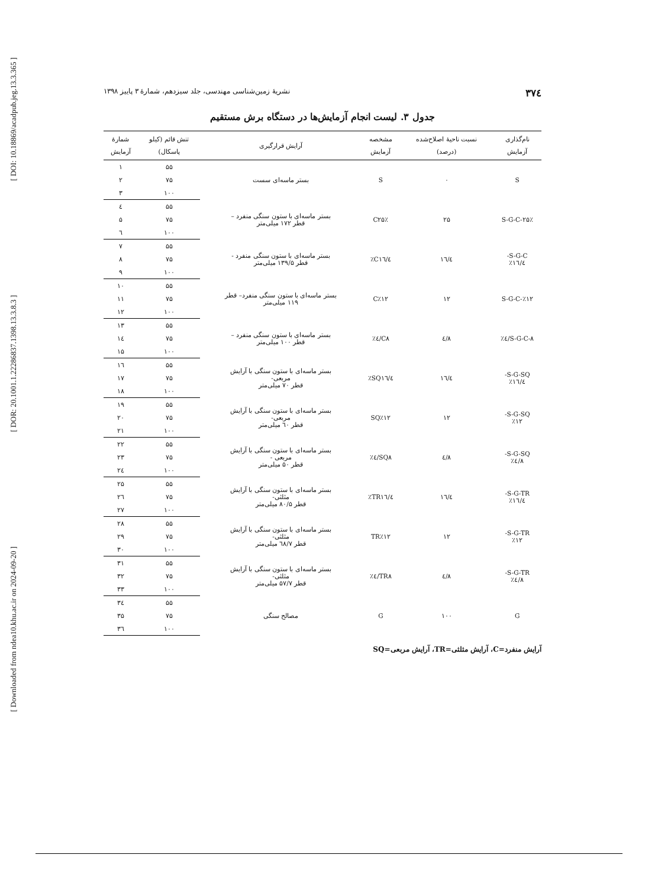[ DOI: 10.18869/acadpub.jeg.13.3.365 ]
[ DOR: 20.1001.1.22286837.1398.13.3.8.3 ]
[ Downloaded from ndea10.khu.ac.ir on 2024-09-20 ]
۳۷٤ نشریهٔ زمین‌شناسی مهندسی، جلد سیزدهم، شمارهٔ ۳ پاییز ۱۳۹۸
جدول ۳. لیست انجام آزمایش‌ها در دستگاه برش مستقیم
| نام‌گذاری آزمایش | نسبت ناحیهٔ اصلاح‌شده (درصد) | مشخصه آزمایش | آرایش قرارگیری | تنش قائم (کیلو پاسکال) | شمارهٔ آزمایش |
| --- | --- | --- | --- | --- | --- |
| S | ۰ | S | بستر ماسه‌ای سست | ۵۵ | ۱ |
| | | | | ۷۵ | ۲ |
| | | | | ۱۰۰ | ۳ |
| S-G-C-۲۵٪ | ۲۵ | C۲۵٪ | بستر ماسه‌ای با ستون سنگی منفرد – قطر ۱۷۲ میلی‌متر | ۵۵ | ٤ |
| | | | | ۷۵ | ۵ |
| | | | | ۱۰۰ | ٦ |
| S-G-C- ۱٦/٤٪ | ۱٦/٤ | C۱٦/٤٪ | بستر ماسه‌ای با ستون سنگی منفرد - قطر ۱۳۹/۵ میلی‌متر | ۵۵ | ۷ |
| | | | | ۷۵ | ۸ |
| | | | | ۱۰۰ | ۹ |
| S-G-C-٪۱۲ | ۱۲ | C٪۱۲ | بستر ماسه‌ای با ستون سنگی منفرد– قطر ۱۱۹ میلی‌متر | ۵۵ | ۱۰ |
| | | | | ۷۵ | ۱۱ |
| | | | | ۱۰۰ | ۱۲ |
| S-G-C-۸/٤٪ | ۸/٤ | C۸/٤٪ | بستر ماسه‌ای با ستون سنگی منفرد – قطر ۱۰۰ میلی‌متر | ۵۵ | ۱۳ |
| | | | | ۷۵ | ۱٤ |
| | | | | ۱۰۰ | ۱۵ |
| S-G-SQ- ۱٦/٤٪ | ۱٦/٤ | SQ۱٦/٤٪ | بستر ماسه‌ای با ستون سنگی با آرایش مربعی- قطر ۷۰ میلی‌متر | ۵۵ | ۱٦ |
| | | | | ۷۵ | ۱۷ |
| | | | | ۱۰۰ | ۱۸ |
| S-G-SQ- ٪۱۲ | ۱۲ | SQ٪۱۲ | بستر ماسه‌ای با ستون سنگی با آرایش مربعی- قطر ٦۰ میلی‌متر | ۵۵ | ۱۹ |
| | | | | ۷۵ | ۲۰ |
| | | | | ۱۰۰ | ۲۱ |
| S-G-SQ- ۸/٤٪ | ۸/٤ | SQ۸/٤٪ | بستر ماسه‌ای با ستون سنگی با آرایش مربعی - قطر ۵۰ میلی‌متر | ۵۵ | ۲۲ |
| | | | | ۷۵ | ۲۳ |
| | | | | ۱۰۰ | ۲٤ |
| S-G-TR- ۱٦/٤٪ | ۱٦/٤ | TR۱٦/٤٪ | بستر ماسه‌ای با ستون سنگی با آرایش مثلثی- قطر ۸۰/۵ میلی‌متر | ۵۵ | ۲۵ |
| | | | | ۷۵ | ۲٦ |
| | | | | ۱۰۰ | ۲۷ |
| S-G-TR- ٪۱۲ | ۱۲ | TR٪۱۲ | بستر ماسه‌ای با ستون سنگی با آرایش مثلثی- قطر ٦۸/۷ میلی‌متر | ۵۵ | ۲۸ |
| | | | | ۷۵ | ۲۹ |
| | | | | ۱۰۰ | ۳۰ |
| S-G-TR- ۸/٤٪ | ۸/٤ | TR۸/٤٪ | بستر ماسه‌ای با ستون سنگی با آرایش مثلثی- قطر ۵۷/۷ میلی‌متر | ۵۵ | ۳۱ |
| | | | | ۷۵ | ۳۲ |
| | | | | ۱۰۰ | ۳۳ |
| G | ۱۰۰ | G | مصالح سنگی | ۵۵ | ۳٤ |
| | | | | ۷۵ | ۳۵ |
| | | | | ۱۰۰ | ۳٦ |
آرایش منفرد=C، آرایش مثلثی=TR، آرایش مربعی=SQ